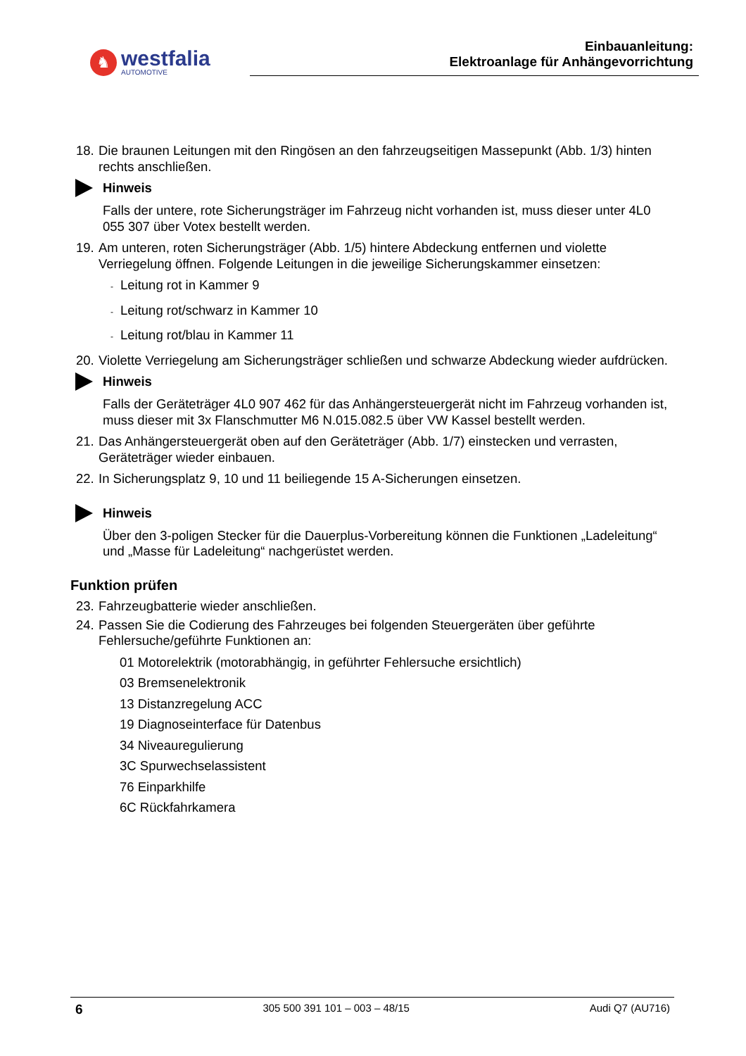♞
westfalia
AUTOMOTIVE
Einbauanleitung:
Elektroanlage für Anhängevorrichtung
18. Die braunen Leitungen mit den Ringösen an den fahrzeugseitigen Massepunkt (Abb. 1/3) hinten rechts anschließen.
Hinweis
Falls der untere, rote Sicherungsträger im Fahrzeug nicht vorhanden ist, muss dieser unter 4L0 055 307 über Votex bestellt werden.
19. Am unteren, roten Sicherungsträger (Abb. 1/5) hintere Abdeckung entfernen und violette Verriegelung öffnen. Folgende Leitungen in die jeweilige Sicherungskammer einsetzen:
- Leitung rot in Kammer 9
- Leitung rot/schwarz in Kammer 10
- Leitung rot/blau in Kammer 11
20. Violette Verriegelung am Sicherungsträger schließen und schwarze Abdeckung wieder aufdrücken.
Hinweis
Falls der Geräteträger 4L0 907 462 für das Anhängersteuergerät nicht im Fahrzeug vorhanden ist, muss dieser mit 3x Flanschmutter M6 N.015.082.5 über VW Kassel bestellt werden.
21. Das Anhängersteuergerät oben auf den Geräteträger (Abb. 1/7) einstecken und verrasten, Geräteträger wieder einbauen.
22. In Sicherungsplatz 9, 10 und 11 beiliegende 15 A-Sicherungen einsetzen.
Hinweis
Über den 3-poligen Stecker für die Dauerplus-Vorbereitung können die Funktionen „Ladeleitung“ und „Masse für Ladeleitung“ nachgerüstet werden.
Funktion prüfen
23. Fahrzeugbatterie wieder anschließen.
24. Passen Sie die Codierung des Fahrzeuges bei folgenden Steuergeräten über geführte Fehlersuche/geführte Funktionen an:
01 Motorelektrik (motorabhängig, in geführter Fehlersuche ersichtlich)
03 Bremsenelektronik
13 Distanzregelung ACC
19 Diagnoseinterface für Datenbus
34 Niveauregulierung
3C Spurwechselassistent
76 Einparkhilfe
6C Rückfahrkamera
6 305 500 391 101 – 003 – 48/15 Audi Q7 (AU716)